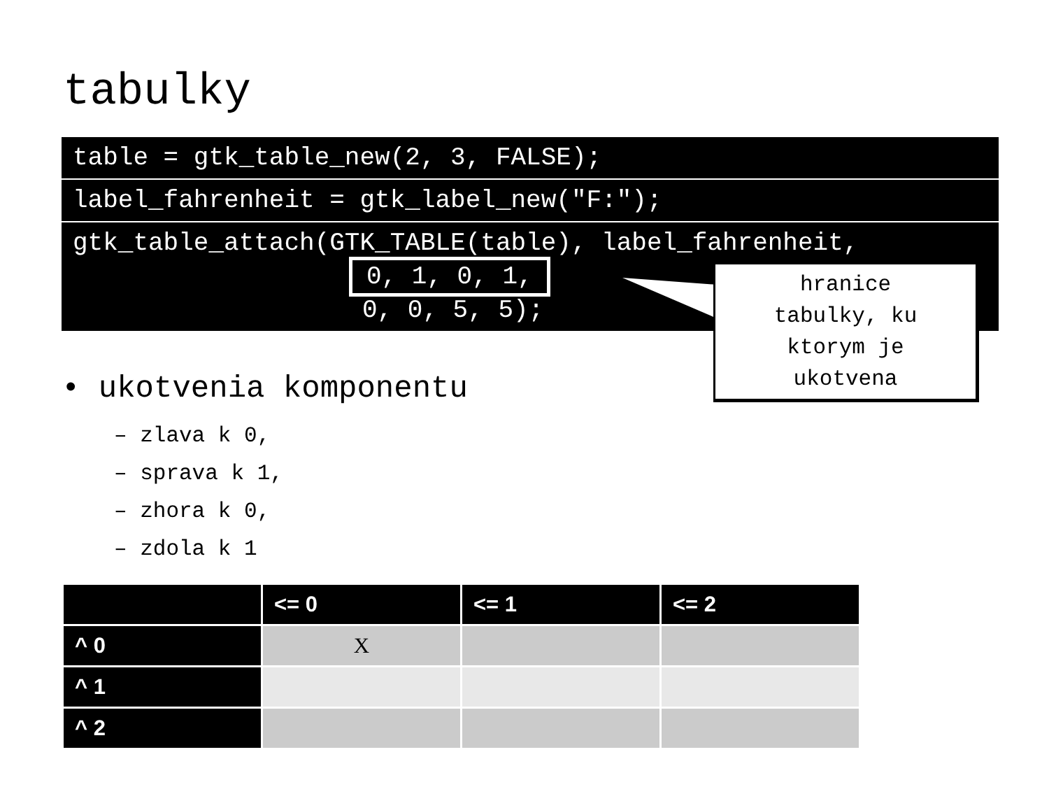tabulky
table = gtk_table_new(2, 3, FALSE);
label_fahrenheit = gtk_label_new("F:");
gtk_table_attach(GTK_TABLE(table), label_fahrenheit,
0, 1, 0, 1,
0, 0, 5, 5);
hranice
tabulky, ku
ktorym je
ukotvena
• ukotvenia komponentu
– zlava k 0,
– sprava k 1,
– zhora k 0,
– zdola k 1
| | <= 0 | <= 1 | <= 2 |
| --- | --- | --- | --- |
| ^ 0 | X | | |
| ^ 1 | | | |
| ^ 2 | | | |